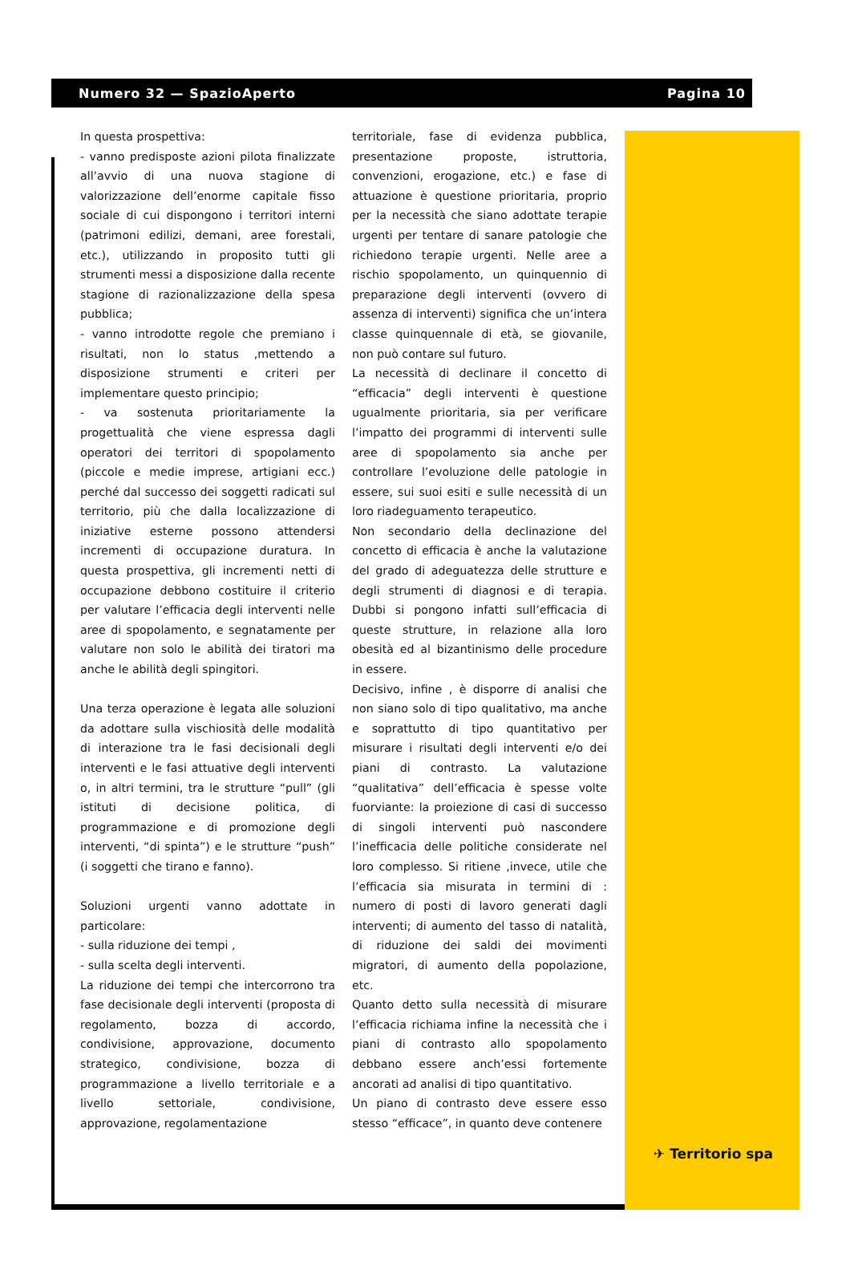Numero 32 — SpazioAperto Pagina 10
In questa prospettiva:
- vanno predisposte azioni pilota finalizzate all’avvio di una nuova stagione di valorizzazione dell’enorme capitale fisso sociale di cui dispongono i territori interni (patrimoni edilizi, demani, aree forestali, etc.), utilizzando in proposito tutti gli strumenti messi a disposizione dalla recente stagione di razionalizzazione della spesa pubblica;
- vanno introdotte regole che premiano i risultati, non lo status ,mettendo a disposizione strumenti e criteri per implementare questo principio;
- va sostenuta prioritariamente la progettualità che viene espressa dagli operatori dei territori di spopolamento (piccole e medie imprese, artigiani ecc.) perché dal successo dei soggetti radicati sul territorio, più che dalla localizzazione di iniziative esterne possono attendersi incrementi di occupazione duratura. In questa prospettiva, gli incrementi netti di occupazione debbono costituire il criterio per valutare l’efficacia degli interventi nelle aree di spopolamento, e segnatamente per valutare non solo le abilità dei tiratori ma anche le abilità degli spingitori.
Una terza operazione è legata alle soluzioni da adottare sulla vischiosità delle modalità di interazione tra le fasi decisionali degli interventi e le fasi attuative degli interventi o, in altri termini, tra le strutture “pull” (gli istituti di decisione politica, di programmazione e di promozione degli interventi, “di spinta”) e le strutture “push” (i soggetti che tirano e fanno).
Soluzioni urgenti vanno adottate in particolare:
- sulla riduzione dei tempi ,
- sulla scelta degli interventi.
La riduzione dei tempi che intercorrono tra fase decisionale degli interventi (proposta di regolamento, bozza di accordo, condivisione, approvazione, documento strategico, condivisione, bozza di programmazione a livello territoriale e a livello settoriale, condivisione, approvazione, regolamentazione
territoriale, fase di evidenza pubblica, presentazione proposte, istruttoria, convenzioni, erogazione, etc.) e fase di attuazione è questione prioritaria, proprio per la necessità che siano adottate terapie urgenti per tentare di sanare patologie che richiedono terapie urgenti. Nelle aree a rischio spopolamento, un quinquennio di preparazione degli interventi (ovvero di assenza di interventi) significa che un’intera classe quinquennale di età, se giovanile, non può contare sul futuro.
La necessità di declinare il concetto di “efficacia” degli interventi è questione ugualmente prioritaria, sia per verificare l’impatto dei programmi di interventi sulle aree di spopolamento sia anche per controllare l’evoluzione delle patologie in essere, sui suoi esiti e sulle necessità di un loro riadeguamento terapeutico.
Non secondario della declinazione del concetto di efficacia è anche la valutazione del grado di adeguatezza delle strutture e degli strumenti di diagnosi e di terapia. Dubbi si pongono infatti sull’efficacia di queste strutture, in relazione alla loro obesità ed al bizantinismo delle procedure in essere.
Decisivo, infine , è disporre di analisi che non siano solo di tipo qualitativo, ma anche e soprattutto di tipo quantitativo per misurare i risultati degli interventi e/o dei piani di contrasto. La valutazione “qualitativa” dell’efficacia è spesse volte fuorviante: la proiezione di casi di successo di singoli interventi può nascondere l’inefficacia delle politiche considerate nel loro complesso. Si ritiene ,invece, utile che l’efficacia sia misurata in termini di : numero di posti di lavoro generati dagli interventi; di aumento del tasso di natalità, di riduzione dei saldi dei movimenti migratori, di aumento della popolazione, etc.
Quanto detto sulla necessità di misurare l’efficacia richiama infine la necessità che i piani di contrasto allo spopolamento debbano essere anch’essi fortemente ancorati ad analisi di tipo quantitativo.
Un piano di contrasto deve essere esso stesso “efficace”, in quanto deve contenere
✈ Territorio spa